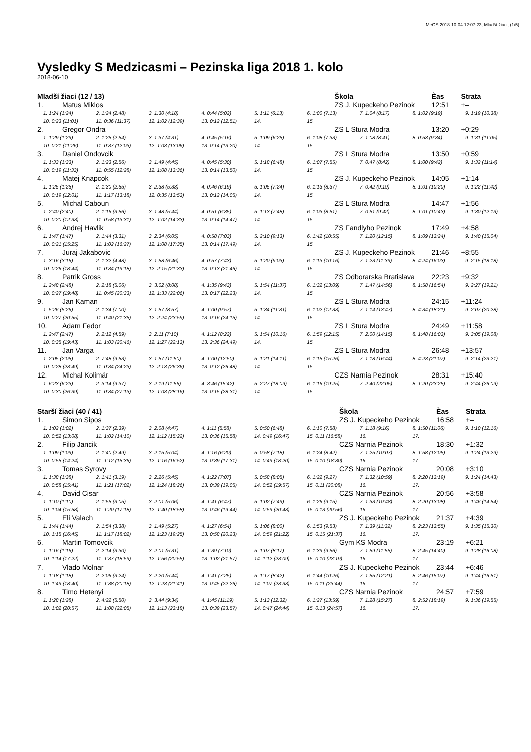MeOS 2018-10-04 12:07:23, Mladší žiaci, (1/5)
Vysledky S Medzicasmi – Pezinska liga 2018 1. kolo
2018-06-10
| Mladší žiaci (12 / 13) | | Škola | Èas | Strata |
| --- | --- | --- | --- | --- |
| 1. | Matus Miklos | ZS J. Kupeckeho Pezinok | 12:51 | +– |
| 1. 1:24 (1:24) 2. 1:24 (2:48) 3. 1:30 (4:18) 4. 0:44 (5:02) 5. 1:11 (6:13) 6. 1:00 (7:13) 7. 1:04 (8:17) 8. 1:02 (9:19) 9. 1:19 (10:38) 10. 0:23 (11:01) 11. 0:36 (11:37) 12. 1:02 (12:39) 13. 0:12 (12:51) 14. 15. | | | | |
| 2. | Gregor Ondra | ZS L Stura Modra | 13:20 | +0:29 |
| 1. 1:29 (1:29) 2. 1:25 (2:54) 3. 1:37 (4:31) 4. 0:45 (5:16) 5. 1:09 (6:25) 6. 1:08 (7:33) 7. 1:08 (8:41) 8. 0:53 (9:34) 9. 1:31 (11:05) 10. 0:21 (11:26) 11. 0:37 (12:03) 12. 1:03 (13:06) 13. 0:14 (13:20) 14. 15. | | | | |
| 3. | Daniel Ondovcik | ZS L Stura Modra | 13:50 | +0:59 |
| 1. 1:33 (1:33) 2. 1:23 (2:56) 3. 1:49 (4:45) 4. 0:45 (5:30) 5. 1:18 (6:48) 6. 1:07 (7:55) 7. 0:47 (8:42) 8. 1:00 (9:42) 9. 1:32 (11:14) 10. 0:19 (11:33) 11. 0:55 (12:28) 12. 1:08 (13:36) 13. 0:14 (13:50) 14. 15. | | | | |
| 4. | Matej Knapcok | ZS J. Kupeckeho Pezinok | 14:05 | +1:14 |
| 1. 1:25 (1:25) 2. 1:30 (2:55) 3. 2:38 (5:33) 4. 0:46 (6:19) 5. 1:05 (7:24) 6. 1:13 (8:37) 7. 0:42 (9:19) 8. 1:01 (10:20) 9. 1:22 (11:42) 10. 0:19 (12:01) 11. 1:17 (13:18) 12. 0:35 (13:53) 13. 0:12 (14:05) 14. 15. | | | | |
| 5. | Michal Caboun | ZS L Stura Modra | 14:47 | +1:56 |
| 1. 2:40 (2:40) 2. 1:16 (3:56) 3. 1:48 (5:44) 4. 0:51 (6:35) 5. 1:13 (7:48) 6. 1:03 (8:51) 7. 0:51 (9:42) 8. 1:01 (10:43) 9. 1:30 (12:13) 10. 0:20 (12:33) 11. 0:58 (13:31) 12. 1:02 (14:33) 13. 0:14 (14:47) 14. 15. | | | | |
| 6. | Andrej Havlik | ZS Fandlyho Pezinok | 17:49 | +4:58 |
| 1. 1:47 (1:47) 2. 1:44 (3:31) 3. 2:34 (6:05) 4. 0:58 (7:03) 5. 2:10 (9:13) 6. 1:42 (10:55) 7. 1:20 (12:15) 8. 1:09 (13:24) 9. 1:40 (15:04) 10. 0:21 (15:25) 11. 1:02 (16:27) 12. 1:08 (17:35) 13. 0:14 (17:49) 14. 15. | | | | |
| 7. | Juraj Jakabovic | ZS J. Kupeckeho Pezinok | 21:46 | +8:55 |
| 1. 3:16 (3:16) 2. 1:32 (4:48) 3. 1:58 (6:46) 4. 0:57 (7:43) 5. 1:20 (9:03) 6. 1:13 (10:16) 7. 1:23 (11:39) 8. 4:24 (16:03) 9. 2:15 (18:18) 10. 0:26 (18:44) 11. 0:34 (19:18) 12. 2:15 (21:33) 13. 0:13 (21:46) 14. 15. | | | | |
| 8. | Patrik Gross | ZS Odborarska Bratislava | 22:23 | +9:32 |
| 1. 2:48 (2:48) 2. 2:18 (5:06) 3. 3:02 (8:08) 4. 1:35 (9:43) 5. 1:54 (11:37) 6. 1:32 (13:09) 7. 1:47 (14:56) 8. 1:58 (16:54) 9. 2:27 (19:21) 10. 0:27 (19:48) 11. 0:45 (20:33) 12. 1:33 (22:06) 13. 0:17 (22:23) 14. 15. | | | | |
| 9. | Jan Kaman | ZS L Stura Modra | 24:15 | +11:24 |
| 1. 5:26 (5:26) 2. 1:34 (7:00) 3. 1:57 (8:57) 4. 1:00 (9:57) 5. 1:34 (11:31) 6. 1:02 (12:33) 7. 1:14 (13:47) 8. 4:34 (18:21) 9. 2:07 (20:28) 10. 0:27 (20:55) 11. 0:40 (21:35) 12. 2:24 (23:59) 13. 0:16 (24:15) 14. 15. | | | | |
| 10. | Adam Fedor | ZS L Stura Modra | 24:49 | +11:58 |
| 1. 2:47 (2:47) 2. 2:12 (4:59) 3. 2:11 (7:10) 4. 1:12 (8:22) 5. 1:54 (10:16) 6. 1:59 (12:15) 7. 2:00 (14:15) 8. 1:48 (16:03) 9. 3:05 (19:08) 10. 0:35 (19:43) 11. 1:03 (20:46) 12. 1:27 (22:13) 13. 2:36 (24:49) 14. 15. | | | | |
| 11. | Jan Varga | ZS L Stura Modra | 26:48 | +13:57 |
| 1. 2:05 (2:05) 2. 7:48 (9:53) 3. 1:57 (11:50) 4. 1:00 (12:50) 5. 1:21 (14:11) 6. 1:15 (15:26) 7. 1:18 (16:44) 8. 4:23 (21:07) 9. 2:14 (23:21) 10. 0:28 (23:49) 11. 0:34 (24:23) 12. 2:13 (26:36) 13. 0:12 (26:48) 14. 15. | | | | |
| 12. | Michal Kolimár | CZS Narnia Pezinok | 28:31 | +15:40 |
| 1. 6:23 (6:23) 2. 3:14 (9:37) 3. 2:19 (11:56) 4. 3:46 (15:42) 5. 2:27 (18:09) 6. 1:16 (19:25) 7. 2:40 (22:05) 8. 1:20 (23:25) 9. 2:44 (26:09) 10. 0:30 (26:39) 11. 0:34 (27:13) 12. 1:03 (28:16) 13. 0:15 (28:31) 14. 15. | | | | |
| Starší žiaci (40 / 41) | | Škola | Èas | Strata |
| --- | --- | --- | --- | --- |
| 1. | Simon Sipos | ZS J. Kupeckeho Pezinok | 16:58 | +– |
| 1. 1:02 (1:02) 2. 1:37 (2:39) 3. 2:08 (4:47) 4. 1:11 (5:58) 5. 0:50 (6:48) 6. 1:10 (7:58) 7. 1:18 (9:16) 8. 1:50 (11:06) 9. 1:10 (12:16) 10. 0:52 (13:08) 11. 1:02 (14:10) 12. 1:12 (15:22) 13. 0:36 (15:58) 14. 0:49 (16:47) 15. 0:11 (16:58) 16. 17. | | | | |
| 2. | Filip Jancik | CZS Narnia Pezinok | 18:30 | +1:32 |
| 1. 1:09 (1:09) 2. 1:40 (2:49) 3. 2:15 (5:04) 4. 1:16 (6:20) 5. 0:58 (7:18) 6. 1:24 (8:42) 7. 1:25 (10:07) 8. 1:58 (12:05) 9. 1:24 (13:29) 10. 0:55 (14:24) 11. 1:12 (15:36) 12. 1:16 (16:52) 13. 0:39 (17:31) 14. 0:49 (18:20) 15. 0:10 (18:30) 16. 17. | | | | |
| 3. | Tomas Syrovy | CZS Narnia Pezinok | 20:08 | +3:10 |
| 1. 1:38 (1:38) 2. 1:41 (3:19) 3. 2:26 (5:45) 4. 1:22 (7:07) 5. 0:58 (8:05) 6. 1:22 (9:27) 7. 1:32 (10:59) 8. 2:20 (13:19) 9. 1:24 (14:43) 10. 0:58 (15:41) 11. 1:21 (17:02) 12. 1:24 (18:26) 13. 0:39 (19:05) 14. 0:52 (19:57) 15. 0:11 (20:08) 16. 17. | | | | |
| 4. | David Cisar | CZS Narnia Pezinok | 20:56 | +3:58 |
| 1. 1:10 (1:10) 2. 1:55 (3:05) 3. 2:01 (5:06) 4. 1:41 (6:47) 5. 1:02 (7:49) 6. 1:26 (9:15) 7. 1:33 (10:48) 8. 2:20 (13:08) 9. 1:46 (14:54) 10. 1:04 (15:58) 11. 1:20 (17:18) 12. 1:40 (18:58) 13. 0:46 (19:44) 14. 0:59 (20:43) 15. 0:13 (20:56) 16. 17. | | | | |
| 5. | Eli Valach | ZS J. Kupeckeho Pezinok | 21:37 | +4:39 |
| 1. 1:44 (1:44) 2. 1:54 (3:38) 3. 1:49 (5:27) 4. 1:27 (6:54) 5. 1:06 (8:00) 6. 1:53 (9:53) 7. 1:39 (11:32) 8. 2:23 (13:55) 9. 1:35 (15:30) 10. 1:15 (16:45) 11. 1:17 (18:02) 12. 1:23 (19:25) 13. 0:58 (20:23) 14. 0:59 (21:22) 15. 0:15 (21:37) 16. 17. | | | | |
| 6. | Martin Tomovcik | Gym KS Modra | 23:19 | +6:21 |
| 1. 1:16 (1:16) 2. 2:14 (3:30) 3. 2:01 (5:31) 4. 1:39 (7:10) 5. 1:07 (8:17) 6. 1:39 (9:56) 7. 1:59 (11:55) 8. 2:45 (14:40) 9. 1:28 (16:08) 10. 1:14 (17:22) 11. 1:37 (18:59) 12. 1:56 (20:55) 13. 1:02 (21:57) 14. 1:12 (23:09) 15. 0:10 (23:19) 16. 17. | | | | |
| 7. | Vlado Molnar | ZS J. Kupeckeho Pezinok | 23:44 | +6:46 |
| 1. 1:18 (1:18) 2. 2:06 (3:24) 3. 2:20 (5:44) 4. 1:41 (7:25) 5. 1:17 (8:42) 6. 1:44 (10:26) 7. 1:55 (12:21) 8. 2:46 (15:07) 9. 1:44 (16:51) 10. 1:49 (18:40) 11. 1:38 (20:18) 12. 1:23 (21:41) 13. 0:45 (22:26) 14. 1:07 (23:33) 15. 0:11 (23:44) 16. 17. | | | | |
| 8. | Timo Hetenyi | CZS Narnia Pezinok | 24:57 | +7:59 |
| 1. 1:28 (1:28) 2. 4:22 (5:50) 3. 3:44 (9:34) 4. 1:45 (11:19) 5. 1:13 (12:32) 6. 1:27 (13:59) 7. 1:28 (15:27) 8. 2:52 (18:19) 9. 1:36 (19:55) 10. 1:02 (20:57) 11. 1:08 (22:05) 12. 1:13 (23:18) 13. 0:39 (23:57) 14. 0:47 (24:44) 15. 0:13 (24:57) 16. 17. | | | | |